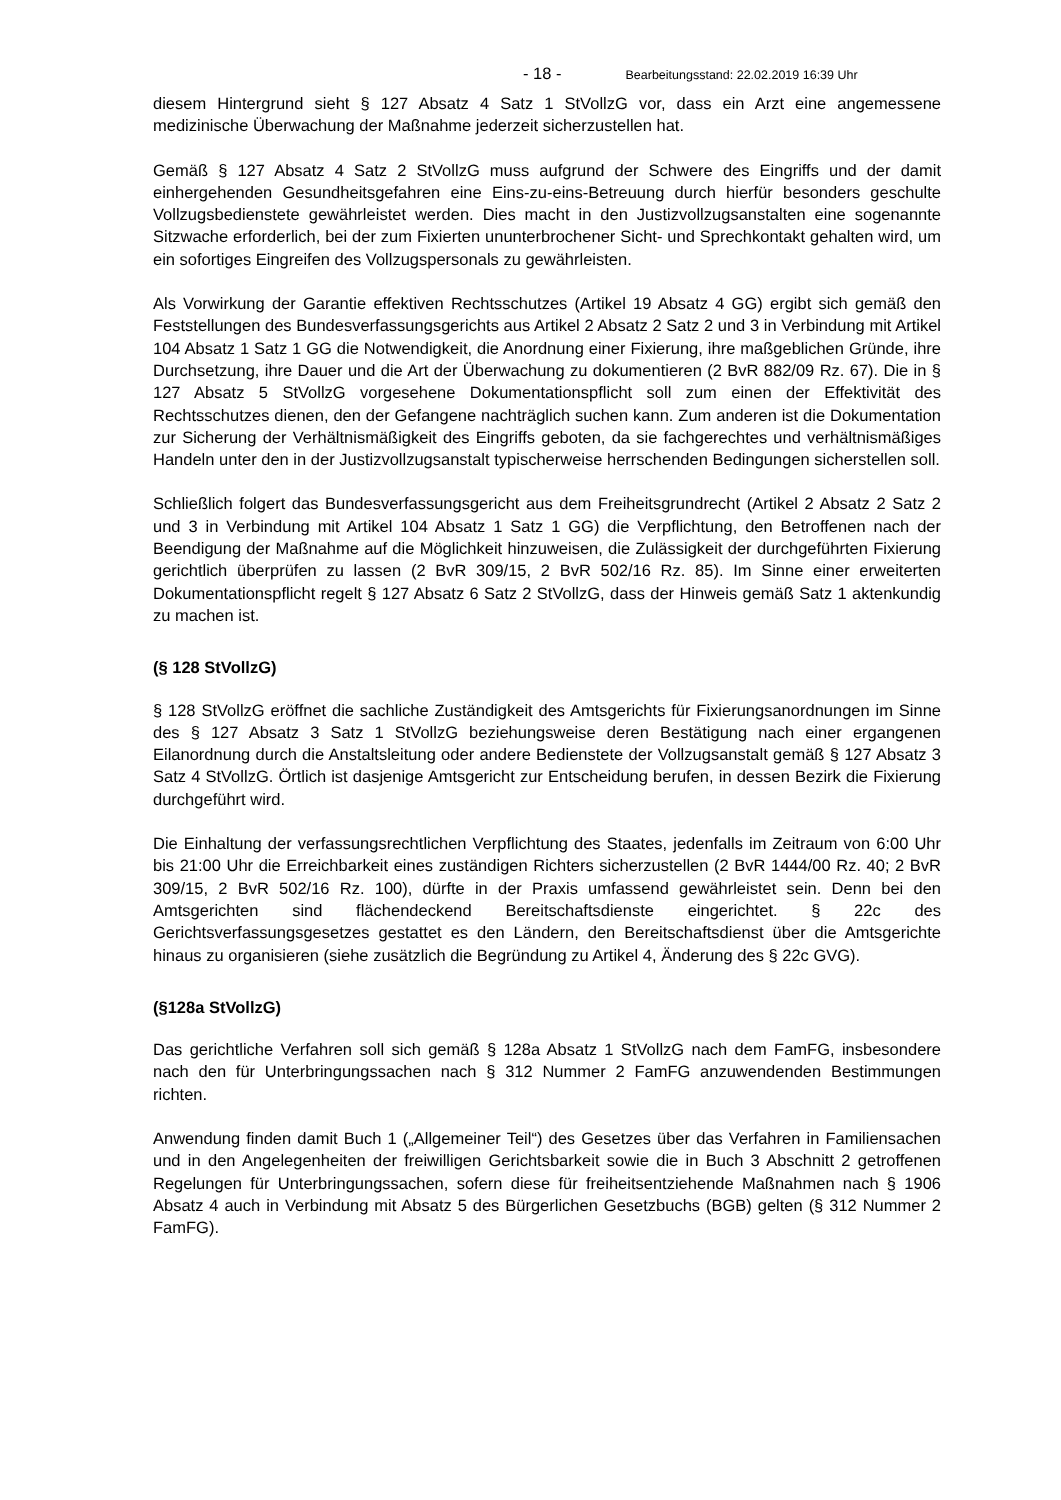- 18 - Bearbeitungsstand: 22.02.2019 16:39 Uhr
diesem Hintergrund sieht § 127 Absatz 4 Satz 1 StVollzG vor, dass ein Arzt eine angemessene medizinische Überwachung der Maßnahme jederzeit sicherzustellen hat.
Gemäß § 127 Absatz 4 Satz 2 StVollzG muss aufgrund der Schwere des Eingriffs und der damit einhergehenden Gesundheitsgefahren eine Eins-zu-eins-Betreuung durch hierfür besonders geschulte Vollzugsbedienstete gewährleistet werden. Dies macht in den Justizvollzugsanstalten eine sogenannte Sitzwache erforderlich, bei der zum Fixierten ununterbrochener Sicht- und Sprechkontakt gehalten wird, um ein sofortiges Eingreifen des Vollzugspersonals zu gewährleisten.
Als Vorwirkung der Garantie effektiven Rechtsschutzes (Artikel 19 Absatz 4 GG) ergibt sich gemäß den Feststellungen des Bundesverfassungsgerichts aus Artikel 2 Absatz 2 Satz 2 und 3 in Verbindung mit Artikel 104 Absatz 1 Satz 1 GG die Notwendigkeit, die Anordnung einer Fixierung, ihre maßgeblichen Gründe, ihre Durchsetzung, ihre Dauer und die Art der Überwachung zu dokumentieren (2 BvR 882/09 Rz. 67). Die in § 127 Absatz 5 StVollzG vorgesehene Dokumentationspflicht soll zum einen der Effektivität des Rechtsschutzes dienen, den der Gefangene nachträglich suchen kann. Zum anderen ist die Dokumentation zur Sicherung der Verhältnismäßigkeit des Eingriffs geboten, da sie fachgerechtes und verhältnismäßiges Handeln unter den in der Justizvollzugsanstalt typischerweise herrschenden Bedingungen sicherstellen soll.
Schließlich folgert das Bundesverfassungsgericht aus dem Freiheitsgrundrecht (Artikel 2 Absatz 2 Satz 2 und 3 in Verbindung mit Artikel 104 Absatz 1 Satz 1 GG) die Verpflichtung, den Betroffenen nach der Beendigung der Maßnahme auf die Möglichkeit hinzuweisen, die Zulässigkeit der durchgeführten Fixierung gerichtlich überprüfen zu lassen (2 BvR 309/15, 2 BvR 502/16 Rz. 85). Im Sinne einer erweiterten Dokumentationspflicht regelt § 127 Absatz 6 Satz 2 StVollzG, dass der Hinweis gemäß Satz 1 aktenkundig zu machen ist.
(§ 128 StVollzG)
§ 128 StVollzG eröffnet die sachliche Zuständigkeit des Amtsgerichts für Fixierungsanordnungen im Sinne des § 127 Absatz 3 Satz 1 StVollzG beziehungsweise deren Bestätigung nach einer ergangenen Eilanordnung durch die Anstaltsleitung oder andere Bedienstete der Vollzugsanstalt gemäß § 127 Absatz 3 Satz 4 StVollzG. Örtlich ist dasjenige Amtsgericht zur Entscheidung berufen, in dessen Bezirk die Fixierung durchgeführt wird.
Die Einhaltung der verfassungsrechtlichen Verpflichtung des Staates, jedenfalls im Zeitraum von 6:00 Uhr bis 21:00 Uhr die Erreichbarkeit eines zuständigen Richters sicherzustellen (2 BvR 1444/00 Rz. 40; 2 BvR 309/15, 2 BvR 502/16 Rz. 100), dürfte in der Praxis umfassend gewährleistet sein. Denn bei den Amtsgerichten sind flächendeckend Bereitschaftsdienste eingerichtet. § 22c des Gerichtsverfassungsgesetzes gestattet es den Ländern, den Bereitschaftsdienst über die Amtsgerichte hinaus zu organisieren (siehe zusätzlich die Begründung zu Artikel 4, Änderung des § 22c GVG).
(§128a StVollzG)
Das gerichtliche Verfahren soll sich gemäß § 128a Absatz 1 StVollzG nach dem FamFG, insbesondere nach den für Unterbringungssachen nach § 312 Nummer 2 FamFG anzuwendenden Bestimmungen richten.
Anwendung finden damit Buch 1 („Allgemeiner Teil“) des Gesetzes über das Verfahren in Familiensachen und in den Angelegenheiten der freiwilligen Gerichtsbarkeit sowie die in Buch 3 Abschnitt 2 getroffenen Regelungen für Unterbringungssachen, sofern diese für freiheitsentziehende Maßnahmen nach § 1906 Absatz 4 auch in Verbindung mit Absatz 5 des Bürgerlichen Gesetzbuchs (BGB) gelten (§ 312 Nummer 2 FamFG).